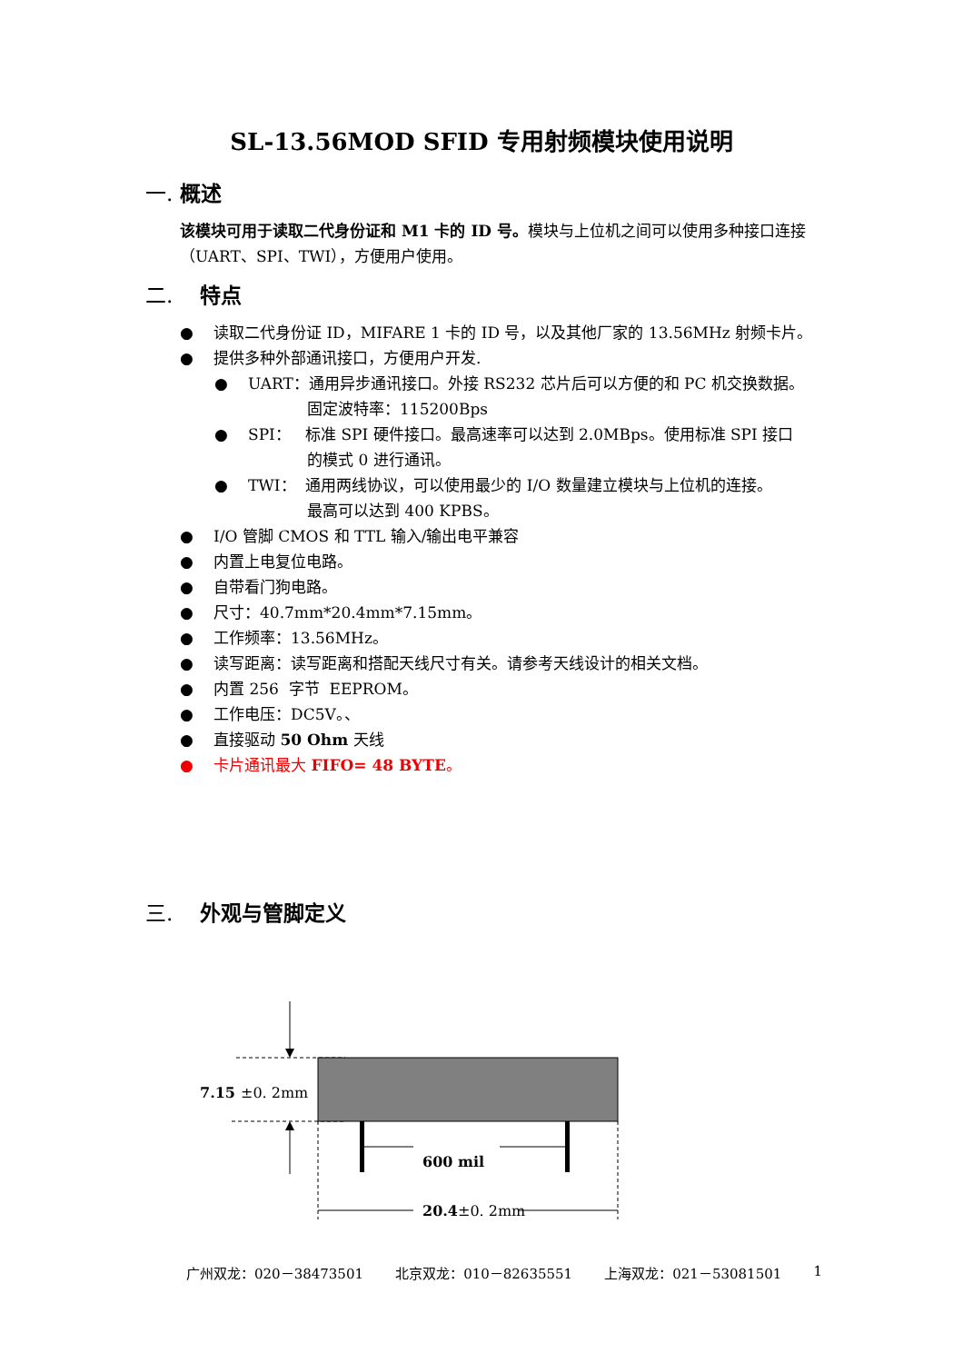SL-13.56MOD SFID 专用射频模块使用说明
一. 概述
该模块可用于读取二代身份证和 M1 卡的 ID 号。模块与上位机之间可以使用多种接口连接（UART、SPI、TWI），方便用户使用。
二. 特点
● 读取二代身份证 ID，MIFARE 1 卡的 ID 号，以及其他厂家的 13.56MHz 射频卡片。
● 提供多种外部通讯接口，方便用户开发.
● UART：通用异步通讯接口。外接 RS232 芯片后可以方便的和 PC 机交换数据。
固定波特率：115200Bps
● SPI： 标准 SPI 硬件接口。最高速率可以达到 2.0MBps。使用标准 SPI 接口
的模式 0 进行通讯。
● TWI： 通用两线协议，可以使用最少的 I/O 数量建立模块与上位机的连接。
最高可以达到 400 KPBS。
● I/O 管脚 CMOS 和 TTL 输入/输出电平兼容
● 内置上电复位电路。
● 自带看门狗电路。
● 尺寸：40.7mm*20.4mm*7.15mm。
● 工作频率：13.56MHz。
● 读写距离：读写距离和搭配天线尺寸有关。请参考天线设计的相关文档。
● 内置 256 字节 EEPROM。
● 工作电压：DC5V。、
● 直接驱动 50 Ohm 天线
● 卡片通讯最大 FIFO= 48 BYTE。
三. 外观与管脚定义
7.15
±0. 2mm
600 mil
20.4
±0. 2mm
广州双龙：020－38473501 北京双龙：010－82635551 上海双龙：021－53081501 1